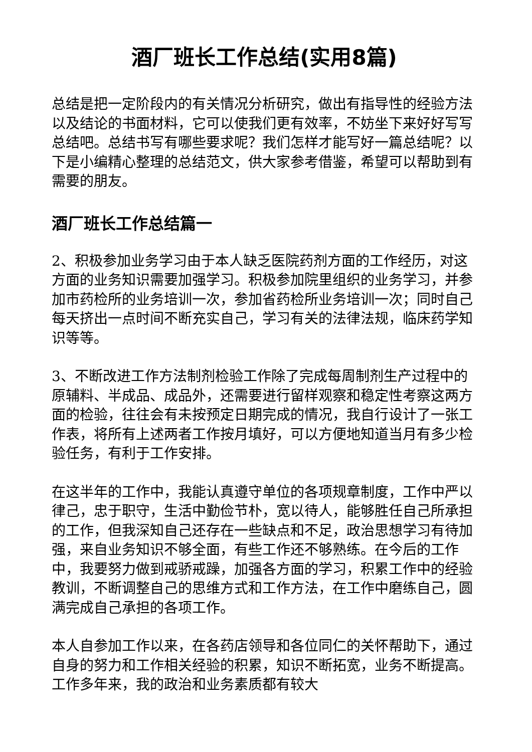酒厂班长工作总结(实用8篇)
总结是把一定阶段内的有关情况分析研究，做出有指导性的经验方法以及结论的书面材料，它可以使我们更有效率，不妨坐下来好好写写总结吧。总结书写有哪些要求呢？我们怎样才能写好一篇总结呢？以下是小编精心整理的总结范文，供大家参考借鉴，希望可以帮助到有需要的朋友。
酒厂班长工作总结篇一
2、积极参加业务学习由于本人缺乏医院药剂方面的工作经历，对这方面的业务知识需要加强学习。积极参加院里组织的业务学习，并参加市药检所的业务培训一次，参加省药检所业务培训一次；同时自己每天挤出一点时间不断充实自己，学习有关的法律法规，临床药学知识等等。
3、不断改进工作方法制剂检验工作除了完成每周制剂生产过程中的原辅料、半成品、成品外，还需要进行留样观察和稳定性考察这两方面的检验，往往会有未按预定日期完成的情况，我自行设计了一张工作表，将所有上述两者工作按月填好，可以方便地知道当月有多少检验任务，有利于工作安排。
在这半年的工作中，我能认真遵守单位的各项规章制度，工作中严以律己，忠于职守，生活中勤俭节朴，宽以待人，能够胜任自己所承担的工作，但我深知自己还存在一些缺点和不足，政治思想学习有待加强，来自业务知识不够全面，有些工作还不够熟练。在今后的工作中，我要努力做到戒骄戒躁，加强各方面的学习，积累工作中的经验教训，不断调整自己的思维方式和工作方法，在工作中磨练自己，圆满完成自己承担的各项工作。
本人自参加工作以来，在各药店领导和各位同仁的关怀帮助下，通过自身的努力和工作相关经验的积累，知识不断拓宽，业务不断提高。工作多年来，我的政治和业务素质都有较大